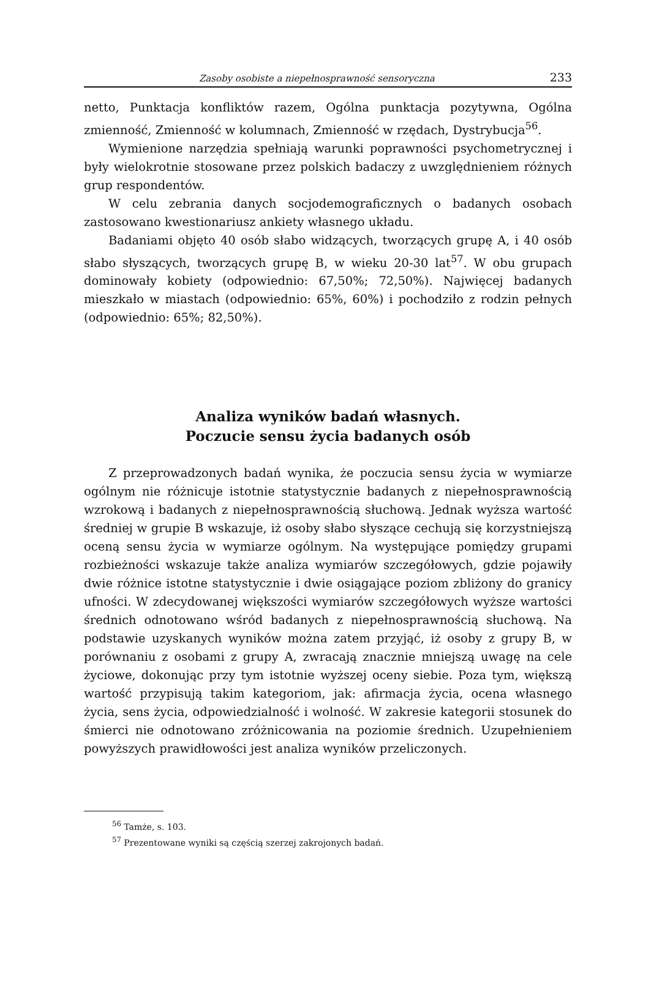Zasoby osobiste a niepełnosprawność sensoryczna 233
netto, Punktacja konfliktów razem, Ogólna punktacja pozytywna, Ogólna zmienność, Zmienność w kolumnach, Zmienność w rzędach, Dystrybucja<sup>56</sup>.
Wymienione narzędzia spełniają warunki poprawności psychometrycznej i były wielokrotnie stosowane przez polskich badaczy z uwzględnieniem różnych grup respondentów.
W celu zebrania danych socjodemograficznych o badanych osobach zastosowano kwestionariusz ankiety własnego układu.
Badaniami objęto 40 osób słabo widzących, tworzących grupę A, i 40 osób słabo słyszących, tworzących grupę B, w wieku 20-30 lat<sup>57</sup>. W obu grupach dominowały kobiety (odpowiednio: 67,50%; 72,50%). Najwięcej badanych mieszkało w miastach (odpowiednio: 65%, 60%) i pochodziło z rodzin pełnych (odpowiednio: 65%; 82,50%).
Analiza wyników badań własnych.
Poczucie sensu życia badanych osób
Z przeprowadzonych badań wynika, że poczucia sensu życia w wymiarze ogólnym nie różnicuje istotnie statystycznie badanych z niepełnosprawnością wzrokową i badanych z niepełnosprawnością słuchową. Jednak wyższa wartość średniej w grupie B wskazuje, iż osoby słabo słyszące cechują się korzystniejszą oceną sensu życia w wymiarze ogólnym. Na występujące pomiędzy grupami rozbieżności wskazuje także analiza wymiarów szczegółowych, gdzie pojawiły dwie różnice istotne statystycznie i dwie osiągające poziom zbliżony do granicy ufności. W zdecydowanej większości wymiarów szczegółowych wyższe wartości średnich odnotowano wśród badanych z niepełnosprawnością słuchową. Na podstawie uzyskanych wyników można zatem przyjąć, iż osoby z grupy B, w porównaniu z osobami z grupy A, zwracają znacznie mniejszą uwagę na cele życiowe, dokonując przy tym istotnie wyższej oceny siebie. Poza tym, większą wartość przypisują takim kategoriom, jak: afirmacja życia, ocena własnego życia, sens życia, odpowiedzialność i wolność. W zakresie kategorii stosunek do śmierci nie odnotowano zróżnicowania na poziomie średnich. Uzupełnieniem powyższych prawidłowości jest analiza wyników przeliczonych.
<sup>56</sup> Tamże, s. 103.
<sup>57</sup> Prezentowane wyniki są częścią szerzej zakrojonych badań.